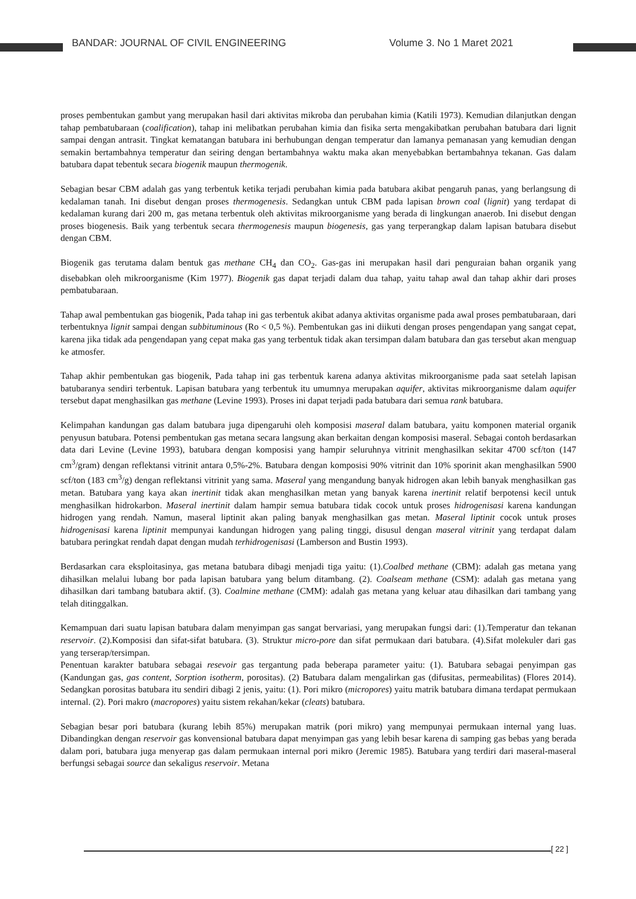BANDAR: JOURNAL OF CIVIL ENGINEERING
Volume 3. No 1 Maret 2021
proses pembentukan gambut yang merupakan hasil dari aktivitas mikroba dan perubahan kimia (Katili 1973). Kemudian dilanjutkan dengan tahap pembatubaraan (coalification), tahap ini melibatkan perubahan kimia dan fisika serta mengakibatkan perubahan batubara dari lignit sampai dengan antrasit. Tingkat kematangan batubara ini berhubungan dengan temperatur dan lamanya pemanasan yang kemudian dengan semakin bertambahnya temperatur dan seiring dengan bertambahnya waktu maka akan menyebabkan bertambahnya tekanan. Gas dalam batubara dapat tebentuk secara biogenik maupun thermogenik.
Sebagian besar CBM adalah gas yang terbentuk ketika terjadi perubahan kimia pada batubara akibat pengaruh panas, yang berlangsung di kedalaman tanah. Ini disebut dengan proses thermogenesis. Sedangkan untuk CBM pada lapisan brown coal (lignit) yang terdapat di kedalaman kurang dari 200 m, gas metana terbentuk oleh aktivitas mikroorganisme yang berada di lingkungan anaerob. Ini disebut dengan proses biogenesis. Baik yang terbentuk secara thermogenesis maupun biogenesis, gas yang terperangkap dalam lapisan batubara disebut dengan CBM.
Biogenik gas terutama dalam bentuk gas methane CH<sub>4</sub> dan CO<sub>2</sub>. Gas-gas ini merupakan hasil dari penguraian bahan organik yang disebabkan oleh mikroorganisme (Kim 1977). Biogenik gas dapat terjadi dalam dua tahap, yaitu tahap awal dan tahap akhir dari proses pembatubaraan.
Tahap awal pembentukan gas biogenik, Pada tahap ini gas terbentuk akibat adanya aktivitas organisme pada awal proses pembatubaraan, dari terbentuknya lignit sampai dengan subbituminous (Ro < 0,5 %). Pembentukan gas ini diikuti dengan proses pengendapan yang sangat cepat, karena jika tidak ada pengendapan yang cepat maka gas yang terbentuk tidak akan tersimpan dalam batubara dan gas tersebut akan menguap ke atmosfer.
Tahap akhir pembentukan gas biogenik, Pada tahap ini gas terbentuk karena adanya aktivitas mikroorganisme pada saat setelah lapisan batubaranya sendiri terbentuk. Lapisan batubara yang terbentuk itu umumnya merupakan aquifer, aktivitas mikroorganisme dalam aquifer tersebut dapat menghasilkan gas methane (Levine 1993). Proses ini dapat terjadi pada batubara dari semua rank batubara.
Kelimpahan kandungan gas dalam batubara juga dipengaruhi oleh komposisi maseral dalam batubara, yaitu komponen material organik penyusun batubara. Potensi pembentukan gas metana secara langsung akan berkaitan dengan komposisi maseral. Sebagai contoh berdasarkan data dari Levine (Levine 1993), batubara dengan komposisi yang hampir seluruhnya vitrinit menghasilkan sekitar 4700 scf/ton (147 cm<sup>3</sup>/gram) dengan reflektansi vitrinit antara 0,5%-2%. Batubara dengan komposisi 90% vitrinit dan 10% sporinit akan menghasilkan 5900 scf/ton (183 cm<sup>3</sup>/g) dengan reflektansi vitrinit yang sama. Maseral yang mengandung banyak hidrogen akan lebih banyak menghasilkan gas metan. Batubara yang kaya akan inertinit tidak akan menghasilkan metan yang banyak karena inertinit relatif berpotensi kecil untuk menghasilkan hidrokarbon. Maseral inertinit dalam hampir semua batubara tidak cocok untuk proses hidrogenisasi karena kandungan hidrogen yang rendah. Namun, maseral liptinit akan paling banyak menghasilkan gas metan. Maseral liptinit cocok untuk proses hidrogenisasi karena liptinit mempunyai kandungan hidrogen yang paling tinggi, disusul dengan maseral vitrinit yang terdapat dalam batubara peringkat rendah dapat dengan mudah terhidrogenisasi (Lamberson and Bustin 1993).
Berdasarkan cara eksploitasinya, gas metana batubara dibagi menjadi tiga yaitu: (1).Coalbed methane (CBM): adalah gas metana yang dihasilkan melalui lubang bor pada lapisan batubara yang belum ditambang. (2). Coalseam methane (CSM): adalah gas metana yang dihasilkan dari tambang batubara aktif. (3). Coalmine methane (CMM): adalah gas metana yang keluar atau dihasilkan dari tambang yang telah ditinggalkan.
Kemampuan dari suatu lapisan batubara dalam menyimpan gas sangat bervariasi, yang merupakan fungsi dari: (1).Temperatur dan tekanan reservoir. (2).Komposisi dan sifat-sifat batubara. (3). Struktur micro-pore dan sifat permukaan dari batubara. (4).Sifat molekuler dari gas yang terserap/tersimpan.
Penentuan karakter batubara sebagai resevoir gas tergantung pada beberapa parameter yaitu: (1). Batubara sebagai penyimpan gas (Kandungan gas, gas content, Sorption isotherm, porositas). (2) Batubara dalam mengalirkan gas (difusitas, permeabilitas) (Flores 2014). Sedangkan porositas batubara itu sendiri dibagi 2 jenis, yaitu: (1). Pori mikro (micropores) yaitu matrik batubara dimana terdapat permukaan internal. (2). Pori makro (macropores) yaitu sistem rekahan/kekar (cleats) batubara.
Sebagian besar pori batubara (kurang lebih 85%) merupakan matrik (pori mikro) yang mempunyai permukaan internal yang luas. Dibandingkan dengan reservoir gas konvensional batubara dapat menyimpan gas yang lebih besar karena di samping gas bebas yang berada dalam pori, batubara juga menyerap gas dalam permukaan internal pori mikro (Jeremic 1985). Batubara yang terdiri dari maseral-maseral berfungsi sebagai source dan sekaligus reservoir. Metana
[ 22 ]